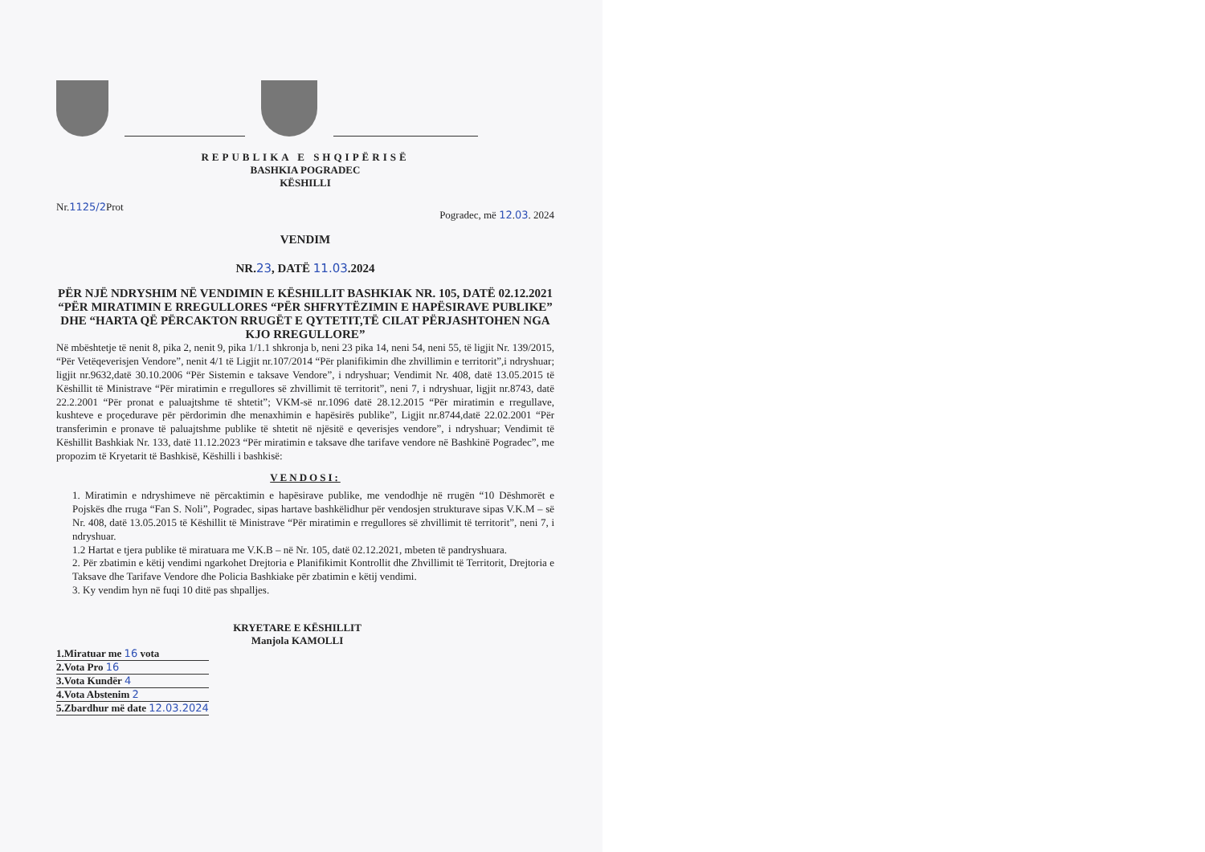REPUBLIKA E SHQIPËRISË
BASHKIA POGRADEC
KËSHILLI
Nr.1125/2 Prot Pogradec, më 12.03. 2024
VENDIM
NR.23, DATË 11.03.2024
PËR NJË NDRYSHIM NË VENDIMIN E KËSHILLIT BASHKIAK NR. 105, DATË 02.12.2021 “PËR MIRATIMIN E RREGULLORES “PËR SHFRYTËZIMIN E HAPËSIRAVE PUBLIKE” DHE “HARTA QË PËRCAKTON RRUGËT E QYTETIT,TË CILAT PËRJASHTOHEN NGA KJO RREGULLORE”
Në mbështetje të nenit 8, pika 2, nenit 9, pika 1/1.1 shkronja b, neni 23 pika 14, neni 54, neni 55, të ligjit Nr. 139/2015, “Për Vetëqeverisjen Vendore”, nenit 4/1 të Ligjit nr.107/2014 “Për planifikimin dhe zhvillimin e territorit”,i ndryshuar; ligjit nr.9632,datë 30.10.2006 “Për Sistemin e taksave Vendore”, i ndryshuar; Vendimit Nr. 408, datë 13.05.2015 të Këshillit të Ministrave “Për miratimin e rregullores së zhvillimit të territorit”, neni 7, i ndryshuar, ligjit nr.8743, datë 22.2.2001 “Për pronat e paluajtshme të shtetit”; VKM-së nr.1096 datë 28.12.2015 “Për miratimin e rregullave, kushteve e proçedurave për përdorimin dhe menaxhimin e hapësirës publike”, Ligjit nr.8744,datë 22.02.2001 “Për transferimin e pronave të paluajtshme publike të shtetit në njësitë e qeverisjes vendore”, i ndryshuar; Vendimit të Këshillit Bashkiak Nr. 133, datë 11.12.2023 “Për miratimin e taksave dhe tarifave vendore në Bashkinë Pogradec”, me propozim të Kryetarit të Bashkisë, Këshilli i bashkisë:
VENDOSI:
1. Miratimin e ndryshimeve në përcaktimin e hapësirave publike, me vendodhje në rrugën “10 Dëshmorët e Pojskës dhe rruga “Fan S. Noli”, Pogradec, sipas hartave bashkëlidhur për vendosjen strukturave sipas V.K.M – së Nr. 408, datë 13.05.2015 të Këshillit të Ministrave “Për miratimin e rregullores së zhvillimit të territorit”, neni 7, i ndryshuar.
1.2 Hartat e tjera publike të miratuara me V.K.B – në Nr. 105, datë 02.12.2021, mbeten të pandryshuara.
2. Për zbatimin e këtij vendimi ngarkohet Drejtoria e Planifikimit Kontrollit dhe Zhvillimit të Territorit, Drejtoria e Taksave dhe Tarifave Vendore dhe Policia Bashkiake për zbatimin e këtij vendimi.
3. Ky vendim hyn në fuqi 10 ditë pas shpalljes.
KRYETARE E KËSHILLIT
Manjola KAMOLLI
1.Miratuar me 16 vota
2.Vota Pro 16
3.Vota Kundër 4
4.Vota Abstenim 2
5.Zbardhur më date 12.03.2024